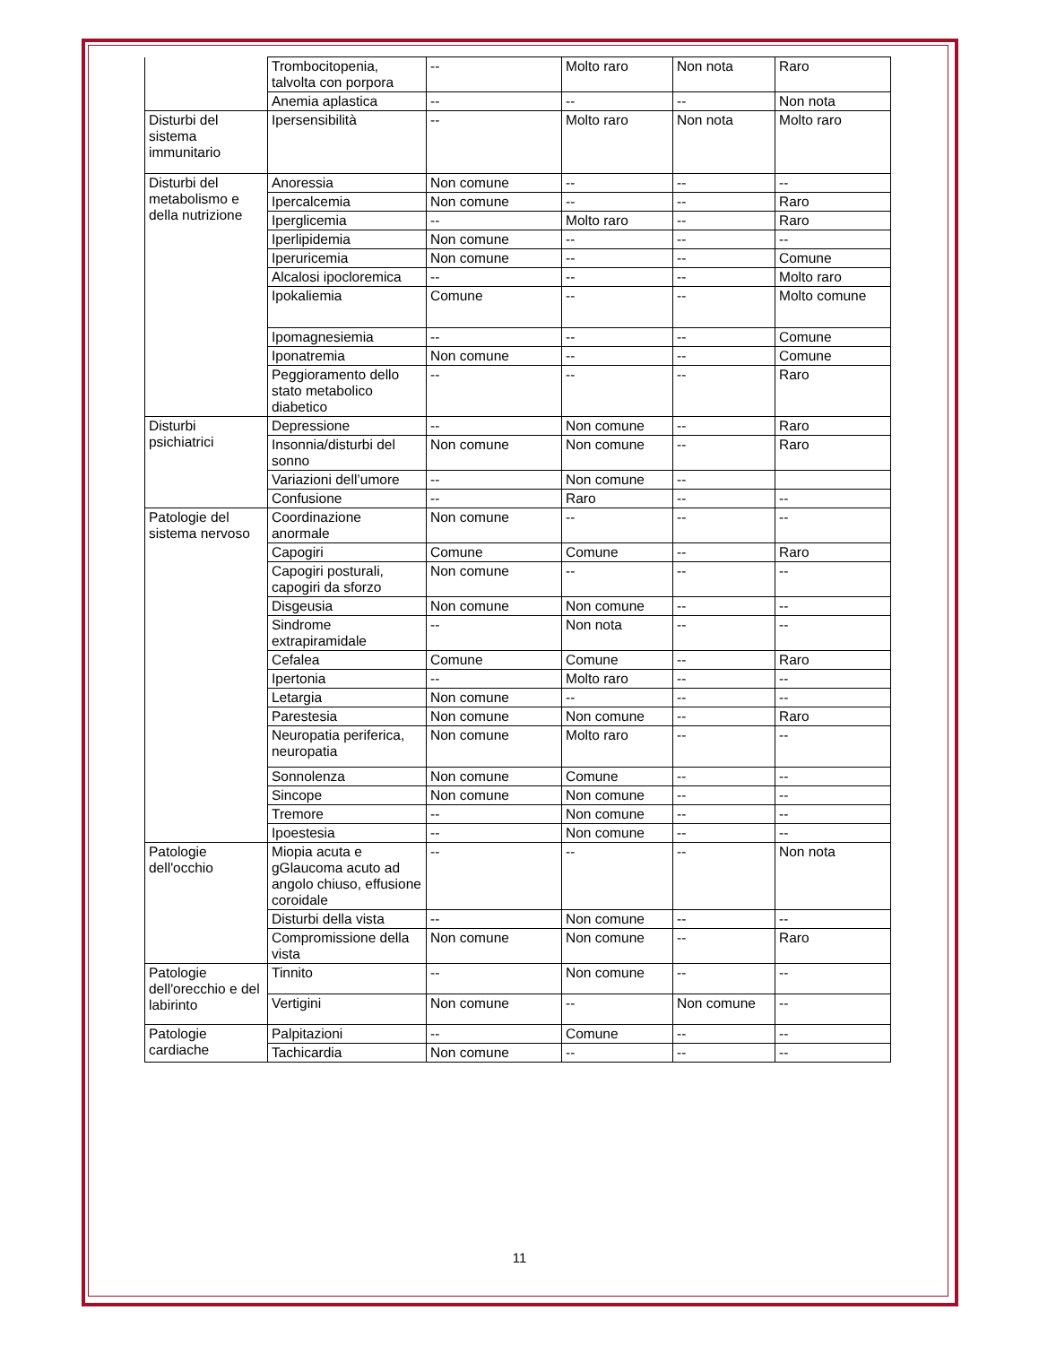| | Trombocitopenia, talvolta con porpora | -- | Molto raro | Non nota | Raro |
| | Anemia aplastica | -- | -- | -- | Non nota |
| Disturbi del sistema immunitario | Ipersensibilità | -- | Molto raro | Non nota | Molto raro |
| Disturbi del metabolismo e della nutrizione | Anoressia | Non comune | -- | -- | -- |
| | Ipercalcemia | Non comune | -- | -- | Raro |
| | Iperglicemia | -- | Molto raro | -- | Raro |
| | Iperlipidemia | Non comune | -- | -- | -- |
| | Iperuricemia | Non comune | -- | -- | Comune |
| | Alcalosi ipocloremica | -- | -- | -- | Molto raro |
| | Ipokaliemia | Comune | -- | -- | Molto comune |
| | Ipomagnesiemia | -- | -- | -- | Comune |
| | Iponatremia | Non comune | -- | -- | Comune |
| | Peggioramento dello stato metabolico diabetico | -- | -- | -- | Raro |
| Disturbi psichiatrici | Depressione | -- | Non comune | -- | Raro |
| | Insonnia/disturbi del sonno | Non comune | Non comune | -- | Raro |
| | Variazioni dell’umore | -- | Non comune | -- | |
| | Confusione | -- | Raro | -- | -- |
| Patologie del sistema nervoso | Coordinazione anormale | Non comune | -- | -- | -- |
| | Capogiri | Comune | Comune | -- | Raro |
| | Capogiri posturali, capogiri da sforzo | Non comune | -- | -- | -- |
| | Disgeusia | Non comune | Non comune | -- | -- |
| | Sindrome extrapiramidale | -- | Non nota | -- | -- |
| | Cefalea | Comune | Comune | -- | Raro |
| | Ipertonia | -- | Molto raro | -- | -- |
| | Letargia | Non comune | -- | -- | -- |
| | Parestesia | Non comune | Non comune | -- | Raro |
| | Neuropatia periferica, neuropatia | Non comune | Molto raro | -- | -- |
| | Sonnolenza | Non comune | Comune | -- | -- |
| | Sincope | Non comune | Non comune | -- | -- |
| | Tremore | -- | Non comune | -- | -- |
| | Ipoestesia | -- | Non comune | -- | -- |
| Patologie dell'occhio | Miopia acuta e gGlaucoma acuto ad angolo chiuso, effusione coroidale | -- | -- | -- | Non nota |
| | Disturbi della vista | -- | Non comune | -- | -- |
| | Compromissione della vista | Non comune | Non comune | -- | Raro |
| Patologie dell'orecchio e del labirinto | Tinnito | -- | Non comune | -- | -- |
| | Vertigini | Non comune | -- | Non comune | -- |
| Patologie cardiache | Palpitazioni | -- | Comune | -- | -- |
| | Tachicardia | Non comune | -- | -- | -- |
11